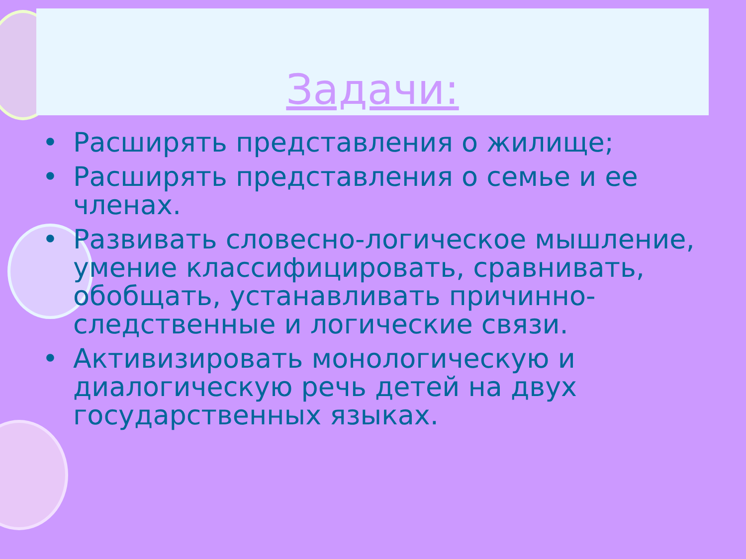Задачи:
• Расширять представления о жилище;
• Расширять представления о семье и ее членах.
• Развивать словесно-логическое мышление, умение классифицировать, сравнивать, обобщать, устанавливать причинно-следственные и логические связи.
• Активизировать монологическую и диалогическую речь детей на двух государственных языках.